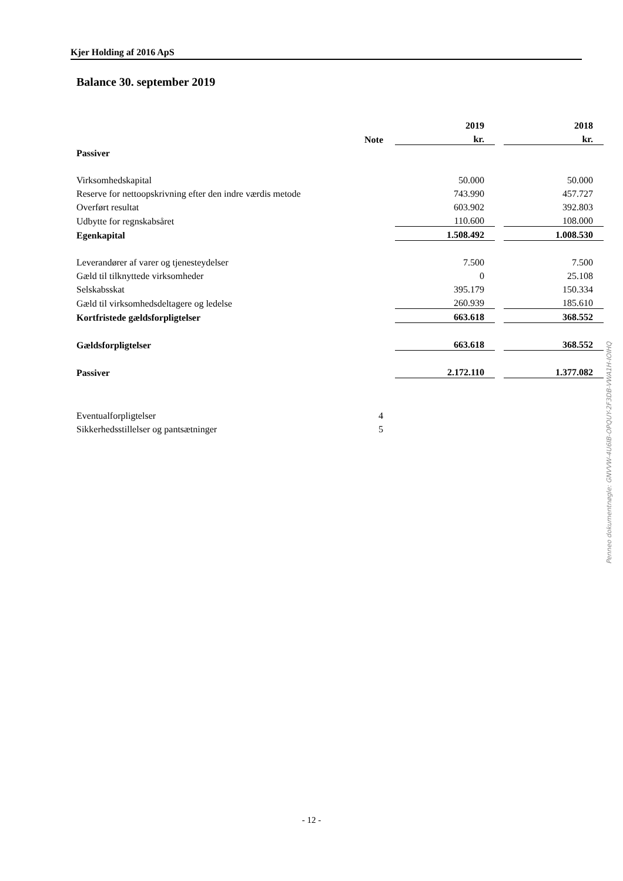Kjer Holding af 2016 ApS
Balance 30. september 2019
| | | 2019 | | 2018 |
| --- | --- | --- | --- | --- |
| | Note | kr. | | kr. |
| Passiver | | | | |
| Virksomhedskapital | | 50.000 | | 50.000 |
| Reserve for nettoopskrivning efter den indre værdis metode | | 743.990 | | 457.727 |
| Overført resultat | | 603.902 | | 392.803 |
| Udbytte for regnskabsåret | | 110.600 | | 108.000 |
| Egenkapital | | 1.508.492 | | 1.008.530 |
| Leverandører af varer og tjenesteydelser | | 7.500 | | 7.500 |
| Gæld til tilknyttede virksomheder | | 0 | | 25.108 |
| Selskabsskat | | 395.179 | | 150.334 |
| Gæld til virksomhedsdeltagere og ledelse | | 260.939 | | 185.610 |
| Kortfristede gældsforpligtelser | | 663.618 | | 368.552 |
| Gældsforpligtelser | | 663.618 | | 368.552 |
| Passiver | | 2.172.110 | | 1.377.082 |
| Eventualforpligtelser | 4 | | | |
| Sikkerhedsstillelser og pantsætninger | 5 | | | |
Penneo dokumentnøgle: GNVVW-4U6IB-OPQUY-2F3DB-VWA1H-IOIHQ
- 12 -